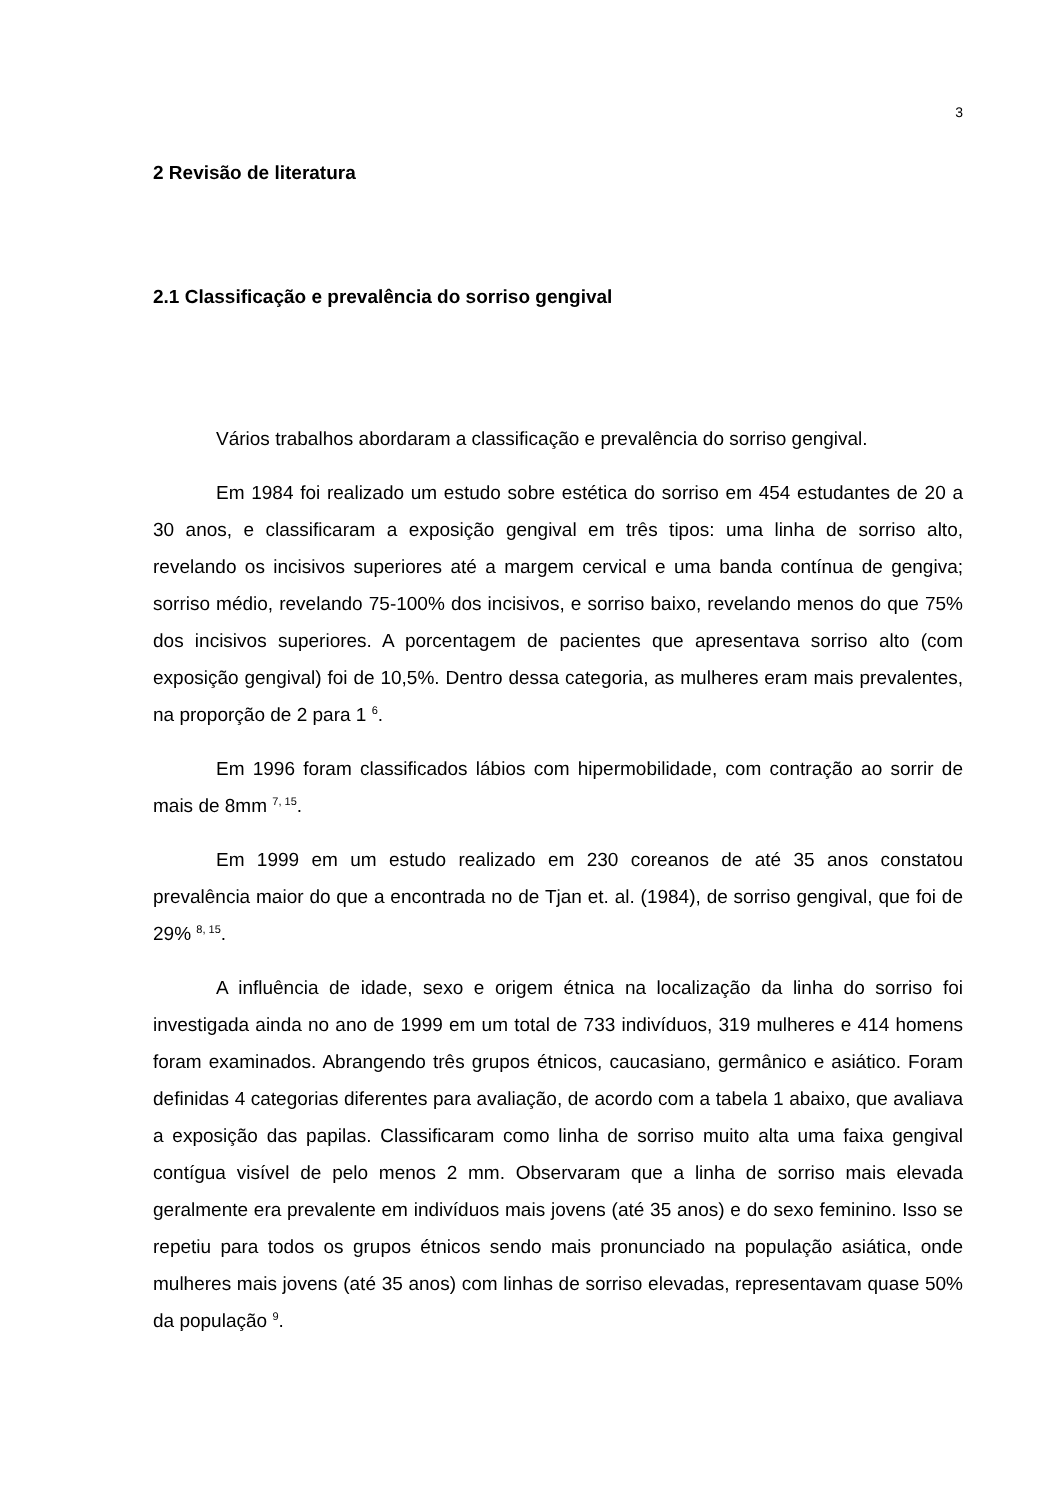3
2 Revisão de literatura
2.1 Classificação e prevalência do sorriso gengival
Vários trabalhos abordaram a classificação e prevalência do sorriso gengival.
Em 1984 foi realizado um estudo sobre estética do sorriso em 454 estudantes de 20 a 30 anos, e classificaram a exposição gengival em três tipos: uma linha de sorriso alto, revelando os incisivos superiores até a margem cervical e uma banda contínua de gengiva; sorriso médio, revelando 75-100% dos incisivos, e sorriso baixo, revelando menos do que 75% dos incisivos superiores. A porcentagem de pacientes que apresentava sorriso alto (com exposição gengival) foi de 10,5%. Dentro dessa categoria, as mulheres eram mais prevalentes, na proporção de 2 para 1 <sup>6</sup>.
Em 1996 foram classificados lábios com hipermobilidade, com contração ao sorrir de mais de 8mm <sup>7, 15</sup>.
Em 1999 em um estudo realizado em 230 coreanos de até 35 anos constatou prevalência maior do que a encontrada no de Tjan et. al. (1984), de sorriso gengival, que foi de 29% <sup>8, 15</sup>.
A influência de idade, sexo e origem étnica na localização da linha do sorriso foi investigada ainda no ano de 1999 em um total de 733 indivíduos, 319 mulheres e 414 homens foram examinados. Abrangendo três grupos étnicos, caucasiano, germânico e asiático. Foram definidas 4 categorias diferentes para avaliação, de acordo com a tabela 1 abaixo, que avaliava a exposição das papilas. Classificaram como linha de sorriso muito alta uma faixa gengival contígua visível de pelo menos 2 mm. Observaram que a linha de sorriso mais elevada geralmente era prevalente em indivíduos mais jovens (até 35 anos) e do sexo feminino. Isso se repetiu para todos os grupos étnicos sendo mais pronunciado na população asiática, onde mulheres mais jovens (até 35 anos) com linhas de sorriso elevadas, representavam quase 50% da população <sup>9</sup>.